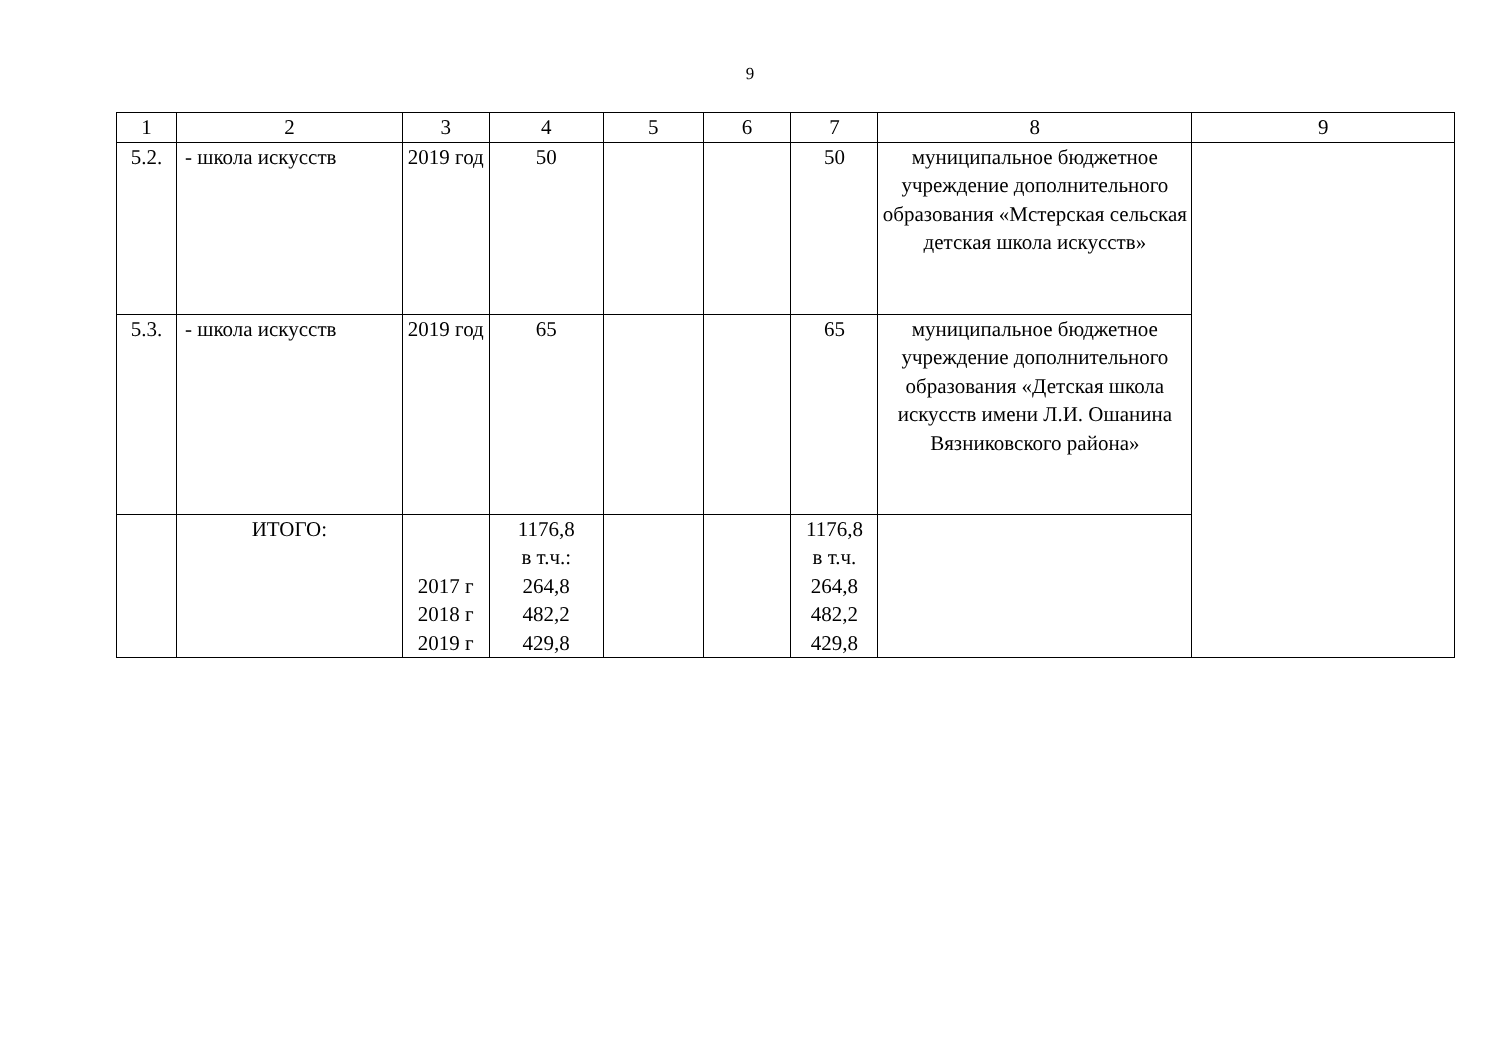9
| 1 | 2 | 3 | 4 | 5 | 6 | 7 | 8 | 9 |
| 5.2. | - школа искусств | 2019 год | 50 | | | 50 | муниципальное бюджетное учреждение дополнительного образования «Мстерская сельская детская школа искусств» | |
| 5.3. | - школа искусств | 2019 год | 65 | | | 65 | муниципальное бюджетное учреждение дополнительного образования «Детская школа искусств имени Л.И. Ошанина Вязниковского района» | |
| | ИТОГО: | 2017 г 2018 г 2019 г | 1176,8 в т.ч.: 264,8 482,2 429,8 | | | 1176,8 в т.ч. 264,8 482,2 429,8 | | |